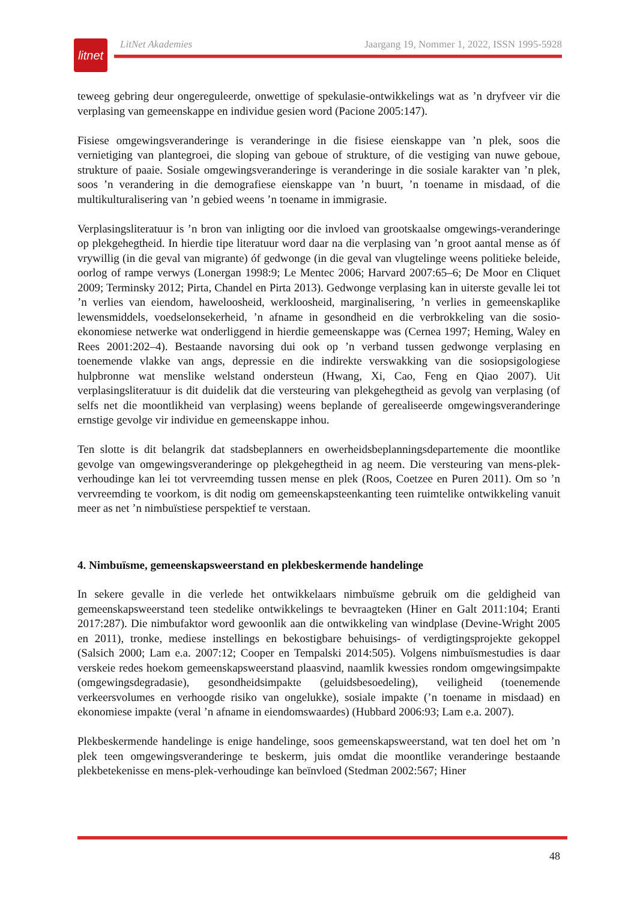litnet
LitNet Akademies Jaargang 19, Nommer 1, 2022, ISSN 1995-5928
teweeg gebring deur ongereguleerde, onwettige of spekulasie-ontwikkelings wat as ’n dryfveer vir die verplasing van gemeenskappe en individue gesien word (Pacione 2005:147).
Fisiese omgewingsveranderinge is veranderinge in die fisiese eienskappe van ’n plek, soos die vernietiging van plantegroei, die sloping van geboue of strukture, of die vestiging van nuwe geboue, strukture of paaie. Sosiale omgewingsveranderinge is veranderinge in die sosiale karakter van ’n plek, soos ’n verandering in die demografiese eienskappe van ’n buurt, ’n toename in misdaad, of die multikulturalisering van ’n gebied weens ’n toename in immigrasie.
Verplasingsliteratuur is ’n bron van inligting oor die invloed van grootskaalse omgewings-veranderinge op plekgehegtheid. In hierdie tipe literatuur word daar na die verplasing van ’n groot aantal mense as óf vrywillig (in die geval van migrante) óf gedwonge (in die geval van vlugtelinge weens politieke beleide, oorlog of rampe verwys (Lonergan 1998:9; Le Mentec 2006; Harvard 2007:65–6; De Moor en Cliquet 2009; Terminsky 2012; Pirta, Chandel en Pirta 2013). Gedwonge verplasing kan in uiterste gevalle lei tot ’n verlies van eiendom, haweloosheid, werkloosheid, marginalisering, ’n verlies in gemeenskaplike lewensmiddels, voedselonsekerheid, ’n afname in gesondheid en die verbrokkeling van die sosio-ekonomiese netwerke wat onderliggend in hierdie gemeenskappe was (Cernea 1997; Heming, Waley en Rees 2001:202–4). Bestaande navorsing dui ook op ’n verband tussen gedwonge verplasing en toenemende vlakke van angs, depressie en die indirekte verswakking van die sosiopsigologiese hulpbronne wat menslike welstand ondersteun (Hwang, Xi, Cao, Feng en Qiao 2007). Uit verplasingsliteratuur is dit duidelik dat die versteuring van plekgehegtheid as gevolg van verplasing (of selfs net die moontlikheid van verplasing) weens beplande of gerealiseerde omgewingsveranderinge ernstige gevolge vir individue en gemeenskappe inhou.
Ten slotte is dit belangrik dat stadsbeplanners en owerheidsbeplanningsdepartemente die moontlike gevolge van omgewingsveranderinge op plekgehegtheid in ag neem. Die versteuring van mens-plek-verhoudinge kan lei tot vervreemding tussen mense en plek (Roos, Coetzee en Puren 2011). Om so ’n vervreemding te voorkom, is dit nodig om gemeenskapsteenkanting teen ruimtelike ontwikkeling vanuit meer as net ’n nimbuïstiese perspektief te verstaan.
4. Nimbuïsme, gemeenskapsweerstand en plekbeskermende handelinge
In sekere gevalle in die verlede het ontwikkelaars nimbuïsme gebruik om die geldigheid van gemeenskapsweerstand teen stedelike ontwikkelings te bevraagteken (Hiner en Galt 2011:104; Eranti 2017:287). Die nimbufaktor word gewoonlik aan die ontwikkeling van windplase (Devine-Wright 2005 en 2011), tronke, mediese instellings en bekostigbare behuisings- of verdigtingsprojekte gekoppel (Salsich 2000; Lam e.a. 2007:12; Cooper en Tempalski 2014:505). Volgens nimbuïsmestudies is daar verskeie redes hoekom gemeenskapsweerstand plaasvind, naamlik kwessies rondom omgewingsimpakte (omgewingsdegradasie), gesondheidsimpakte (geluidsbesoedeling), veiligheid (toenemende verkeersvolumes en verhoogde risiko van ongelukke), sosiale impakte (’n toename in misdaad) en ekonomiese impakte (veral ’n afname in eiendomswaardes) (Hubbard 2006:93; Lam e.a. 2007).
Plekbeskermende handelinge is enige handelinge, soos gemeenskapsweerstand, wat ten doel het om ’n plek teen omgewingsveranderinge te beskerm, juis omdat die moontlike veranderinge bestaande plekbetekenisse en mens-plek-verhoudinge kan beïnvloed (Stedman 2002:567; Hiner
48